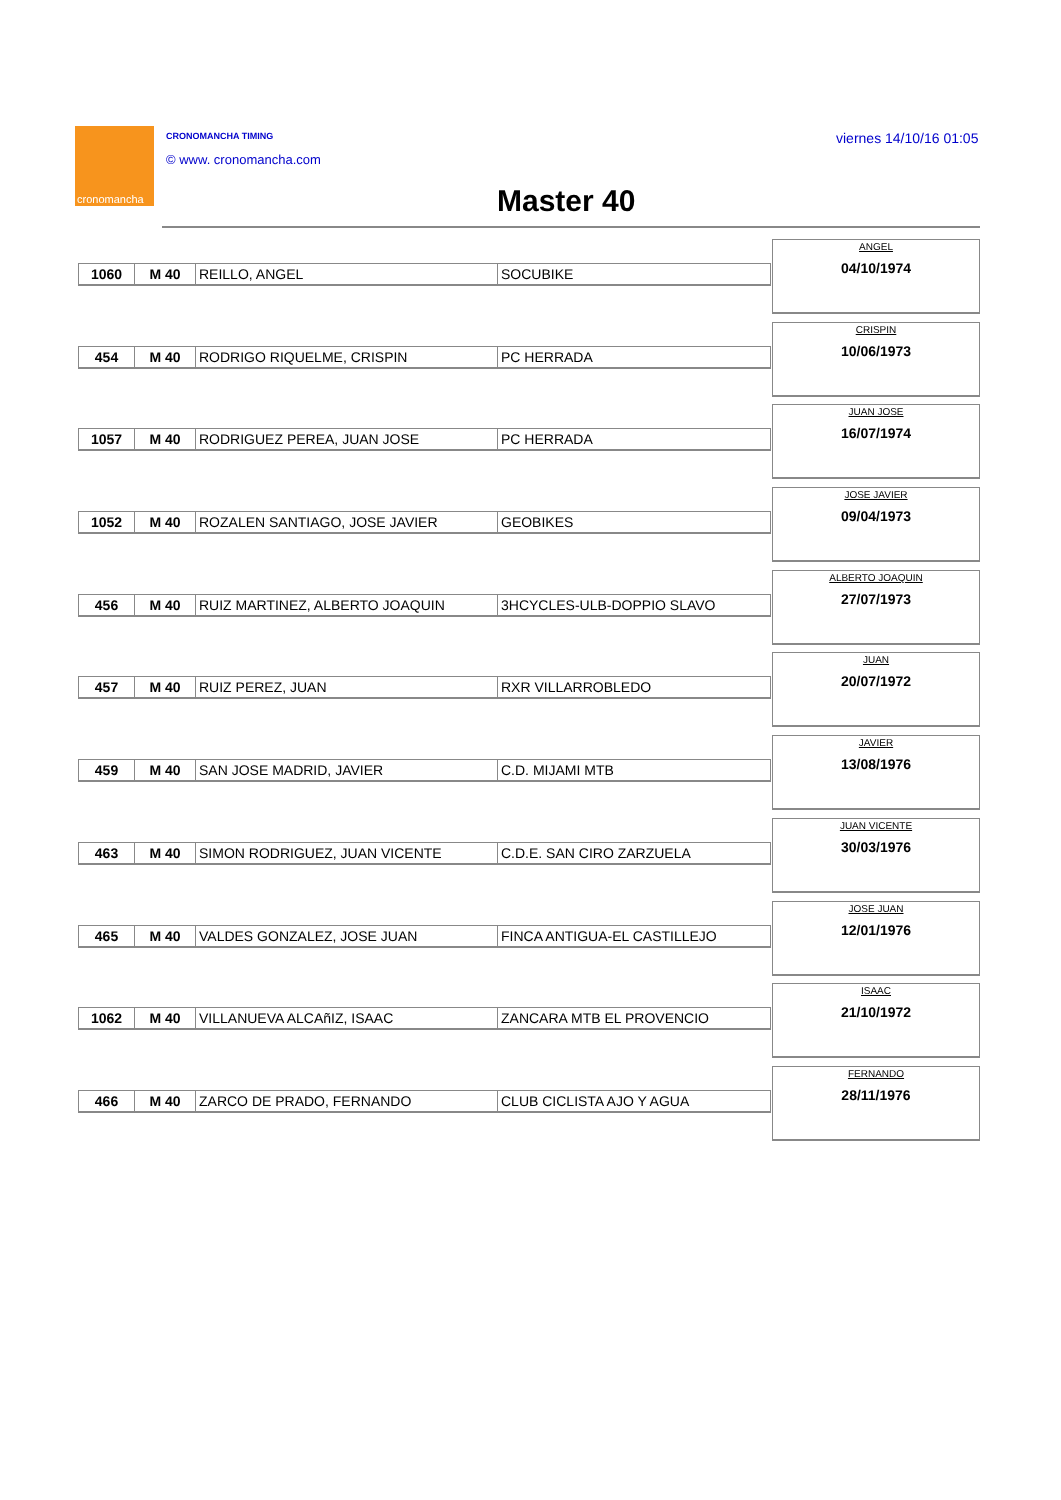cronomancha CRONOMANCHA TIMING
© www. cronomancha.com
viernes 14/10/16 01:05
Master 40
| 1060 | M 40 | REILLO, ANGEL | SOCUBIKE |
ANGEL
04/10/1974
| 454 | M 40 | RODRIGO RIQUELME, CRISPIN | PC HERRADA |
CRISPIN
10/06/1973
| 1057 | M 40 | RODRIGUEZ PEREA, JUAN JOSE | PC HERRADA |
JUAN JOSE
16/07/1974
| 1052 | M 40 | ROZALEN SANTIAGO, JOSE JAVIER | GEOBIKES |
JOSE JAVIER
09/04/1973
| 456 | M 40 | RUIZ MARTINEZ, ALBERTO JOAQUIN | 3HCYCLES-ULB-DOPPIO SLAVO |
ALBERTO JOAQUIN
27/07/1973
| 457 | M 40 | RUIZ PEREZ, JUAN | RXR VILLARROBLEDO |
JUAN
20/07/1972
| 459 | M 40 | SAN JOSE MADRID, JAVIER | C.D. MIJAMI MTB |
JAVIER
13/08/1976
| 463 | M 40 | SIMON RODRIGUEZ, JUAN VICENTE | C.D.E. SAN CIRO ZARZUELA |
JUAN VICENTE
30/03/1976
| 465 | M 40 | VALDES GONZALEZ, JOSE JUAN | FINCA ANTIGUA-EL CASTILLEJO |
JOSE JUAN
12/01/1976
| 1062 | M 40 | VILLANUEVA ALCAñIZ, ISAAC | ZANCARA MTB EL PROVENCIO |
ISAAC
21/10/1972
| 466 | M 40 | ZARCO DE PRADO, FERNANDO | CLUB CICLISTA AJO Y AGUA |
FERNANDO
28/11/1976